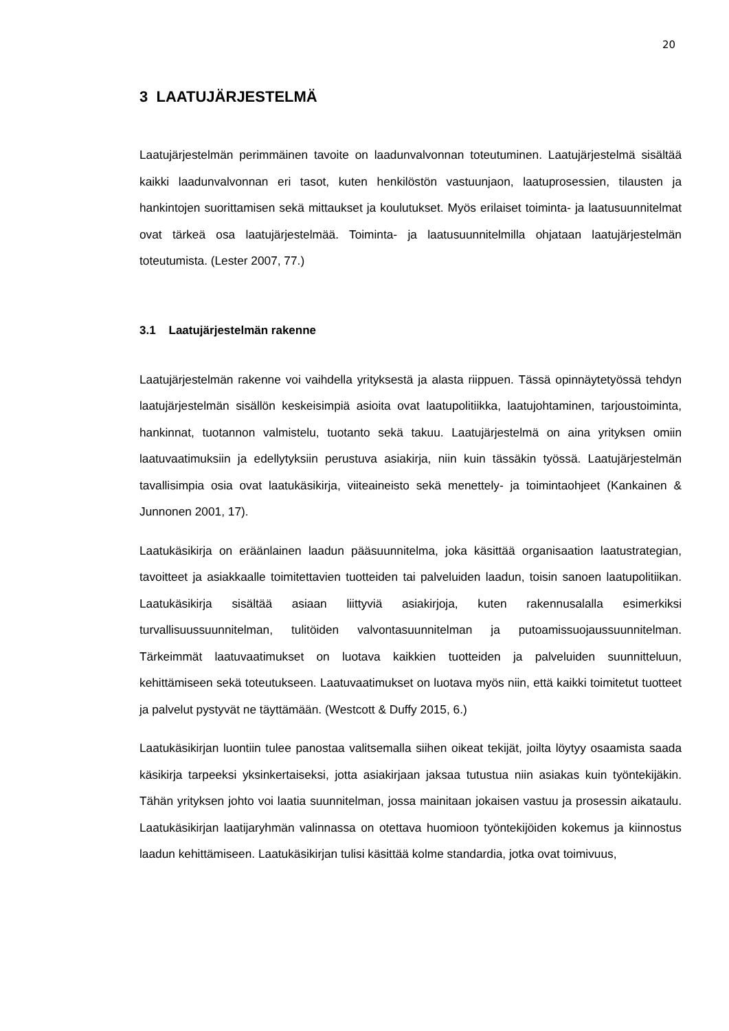20
3 LAATUJÄRJESTELMÄ
Laatujärjestelmän perimmäinen tavoite on laadunvalvonnan toteutuminen. Laatujär­jestelmä sisältää kaikki laadunvalvonnan eri tasot, kuten henkilöstön vastuunjaon, laatuprosessien, tilausten ja hankintojen suorittamisen sekä mittaukset ja koulutuk­set. Myös erilaiset toiminta- ja laatusuunnitelmat ovat tärkeä osa laatujärjestelmää. Toiminta- ja laatusuunnitelmilla ohjataan laatujärjestelmän toteutumista. (Lester 2007, 77.)
3.1 Laatujärjestelmän rakenne
Laatujärjestelmän rakenne voi vaihdella yrityksestä ja alasta riippuen. Tässä opin­näytetyössä tehdyn laatujärjestelmän sisällön keskeisimpiä asioita ovat laatupoli­tiikka, laatujohtaminen, tarjoustoiminta, hankinnat, tuotannon valmistelu, tuotanto sekä takuu. Laatujärjestelmä on aina yrityksen omiin laatuvaatimuksiin ja edellytyk­siin perustuva asiakirja, niin kuin tässäkin työssä. Laatujärjestelmän tavallisimpia osia ovat laatukäsikirja, viiteaineisto sekä menettely- ja toimintaohjeet (Kankainen & Junnonen 2001, 17).
Laatukäsikirja on eräänlainen laadun pääsuunnitelma, joka käsittää organisaation laatustrategian, tavoitteet ja asiakkaalle toimitettavien tuotteiden tai palveluiden laa­dun, toisin sanoen laatupolitiikan. Laatukäsikirja sisältää asiaan liittyviä asiakirjoja, kuten rakennusalalla esimerkiksi turvallisuussuunnitelman, tulitöiden valvontasuun­nitelman ja putoamissuojaussuunnitelman. Tärkeimmät laatuvaatimukset on luo­tava kaikkien tuotteiden ja palveluiden suunnitteluun, kehittämiseen sekä toteutuk­seen. Laatuvaatimukset on luotava myös niin, että kaikki toimitetut tuotteet ja palve­lut pystyvät ne täyttämään. (Westcott & Duffy 2015, 6.)
Laatukäsikirjan luontiin tulee panostaa valitsemalla siihen oikeat tekijät, joilta löytyy osaamista saada käsikirja tarpeeksi yksinkertaiseksi, jotta asiakirjaan jaksaa tutus­tua niin asiakas kuin työntekijäkin. Tähän yrityksen johto voi laatia suunnitelman, jossa mainitaan jokaisen vastuu ja prosessin aikataulu. Laatukäsikirjan laatijaryh­män valinnassa on otettava huomioon työntekijöiden kokemus ja kiinnostus laadun kehittämiseen. Laatukäsikirjan tulisi käsittää kolme standardia, jotka ovat toimivuus,